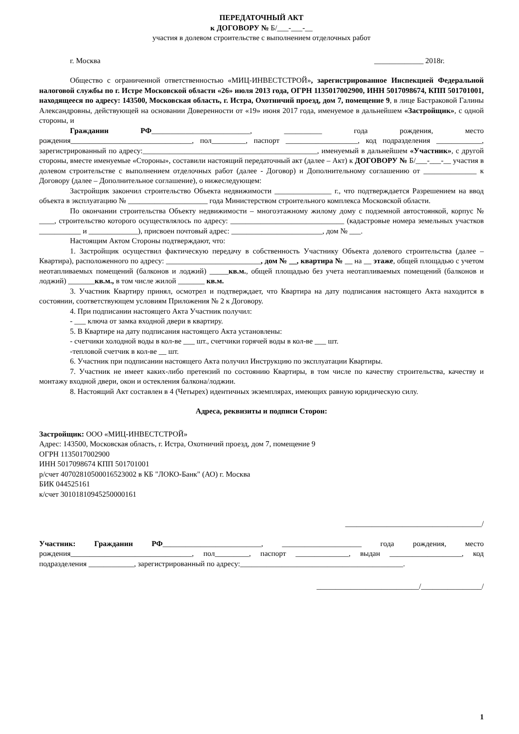ПЕРЕДАТОЧНЫЙ АКТ
к ДОГОВОРУ № Б/___-___-__
участия в долевом строительстве с выполнением отделочных работ
г. Москва _____________ 2018г.
Общество с ограниченной ответственностью «МИЦ-ИНВЕСТСТРОЙ», зарегистрированное Инспекцией Федеральной налоговой службы по г. Истре Московской области «26» июля 2013 года, ОГРН 1135017002900, ИНН 5017098674, КПП 501701001, находящееся по адресу: 143500, Московская область, г. Истра, Охотничий проезд, дом 7, помещение 9, в лице Бастраковой Галины Александровны, действующей на основании Доверенности от «19» июня 2017 года, именуемое в дальнейшем «Застройщик», с одной стороны, и
Гражданин РФ__________________________, __________ года рождения, место рождения________________________________, пол_________, паспорт ___________________, код подразделения ____________, зарегистрированный по адресу:______________________________________________, именуемый в дальнейшем «Участник», с другой стороны, вместе именуемые «Стороны», составили настоящий передаточный акт (далее – Акт) к ДОГОВОРУ № Б/___-___-__ участия в долевом строительстве с выполнением отделочных работ (далее - Договор) и Дополнительному соглашению от ______________ к Договору (далее – Дополнительное соглашение), о нижеследующем:
Застройщик закончил строительство Объекта недвижимости _______________ г., что подтверждается Разрешением на ввод объекта в эксплуатацию № _____________________ года Министерством строительного комплекса Московской области.
По окончании строительства Объекту недвижимости – многоэтажному жилому дому с подземной автостоянкой, корпус № ____, строительство которого осуществлялось по адресу: ______________________________ (кадастровые номера земельных участков ___________ и _____________), присвоен почтовый адрес: ________________________, дом № ___.
Настоящим Актом Стороны подтверждают, что:
1. Застройщик осуществил фактическую передачу в собственность Участнику Объекта долевого строительства (далее – Квартира), расположенного по адресу: _________________________, дом № __, квартира № __ на __ этаже, общей площадью с учетом неотапливаемых помещений (балконов и лоджий) _____кв.м., общей площадью без учета неотапливаемых помещений (балконов и лоджий) _______кв.м., в том числе жилой _______ кв.м.
3. Участник Квартиру принял, осмотрел и подтверждает, что Квартира на дату подписания настоящего Акта находится в состоянии, соответствующем условиям Приложения № 2 к Договору.
4. При подписании настоящего Акта Участник получил:
- ___ ключа от замка входной двери в квартиру.
5. В Квартире на дату подписания настоящего Акта установлены:
- счетчики холодной воды в кол-ве ___ шт., счетчики горячей воды в кол-ве ___ шт.
-тепловой счетчик в кол-ве __ шт.
6. Участник при подписании настоящего Акта получил Инструкцию по эксплуатации Квартиры.
7. Участник не имеет каких-либо претензий по состоянию Квартиры, в том числе по качеству строительства, качеству и монтажу входной двери, окон и остекления балкона/лоджии.
8. Настоящий Акт составлен в 4 (Четырех) идентичных экземплярах, имеющих равную юридическую силу.
Адреса, реквизиты и подписи Сторон:
Застройщик: ООО «МИЦ-ИНВЕСТСТРОЙ»
Адрес: 143500, Московская область, г. Истра, Охотничий проезд, дом 7, помещение 9
ОГРН 1135017002900
ИНН 5017098674 КПП 501701001
р/счет 40702810500016523002 в КБ "ЛОКО-Банк" (АО) г. Москва
БИК 044525161
к/счет 30101810945250000161
____________________________________/
Участник: Гражданин РФ__________________________, _____________________ года рождения, место рождения________________________________, пол_________, паспорт ______________, выдан ___________________, код подразделения ____________, зарегистрированный по адресу:___________________________________________.
___________________________/________________/
1